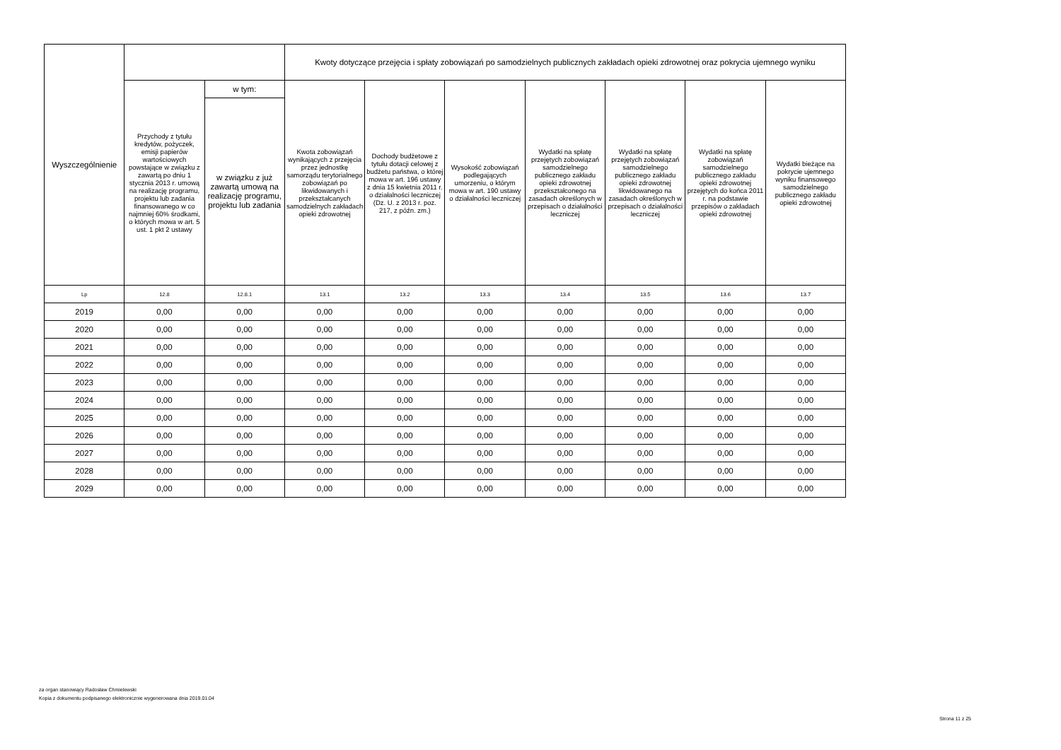| Wyszczególnienie | | | Kwoty dotyczące przejęcia i spłaty zobowiązań po samodzielnych publicznych zakładach opieki zdrowotnej oraz pokrycia ujemnego wyniku | | | | | | |
| --- | --- | --- | --- | --- | --- | --- | --- | --- | --- |
| | Przychody z tytułu kredytów, pożyczek, emisji papierów wartościowych powstające w związku z zawartą po dniu 1 stycznia 2013 r. umową na realizację programu, projektu lub zadania finansowanego w co najmniej 60% środkami, o których mowa w art. 5 ust. 1 pkt 2 ustawy | w tym: | Kwota zobowiązań wynikających z przejęcia przez jednostkę samorządu terytorialnego zobowiązań po likwidowanych i przekształcanych samodzielnych zakładach opieki zdrowotnej | Dochody budżetowe z tytułu dotacji celowej z budżetu państwa, o której mowa w art. 196 ustawy z dnia 15 kwietnia 2011 r. o działalności leczniczej (Dz. U. z 2013 r. poz. 217, z późn. zm.) | Wysokość zobowiązań podlegających umorzeniu, o którym mowa w art. 190 ustawy o działalności leczniczej | Wydatki na spłatę przejętych zobowiązań samodzielnego publicznego zakładu opieki zdrowotnej przekształconego na zasadach określonych w przepisach o działalności leczniczej | Wydatki na spłatę przejętych zobowiązań samodzielnego publicznego zakładu opieki zdrowotnej likwidowanego na zasadach określonych w przepisach o działalności leczniczej | Wydatki na spłatę zobowiązań samodzielnego publicznego zakładu opieki zdrowotnej przejętych do końca 2011 r. na podstawie przepisów o zakładach opieki zdrowotnej | Wydatki bieżące na pokrycie ujemnego wyniku finansowego samodzielnego publicznego zakładu opieki zdrowotnej |
| | | w związku z już zawartą umową na realizację programu, projektu lub zadania | | | | | | | |
| Lp | 12.8 | 12.8.1 | 13.1 | 13.2 | 13.3 | 13.4 | 13.5 | 13.6 | 13.7 |
| 2019 | 0,00 | 0,00 | 0,00 | 0,00 | 0,00 | 0,00 | 0,00 | 0,00 | 0,00 |
| 2020 | 0,00 | 0,00 | 0,00 | 0,00 | 0,00 | 0,00 | 0,00 | 0,00 | 0,00 |
| 2021 | 0,00 | 0,00 | 0,00 | 0,00 | 0,00 | 0,00 | 0,00 | 0,00 | 0,00 |
| 2022 | 0,00 | 0,00 | 0,00 | 0,00 | 0,00 | 0,00 | 0,00 | 0,00 | 0,00 |
| 2023 | 0,00 | 0,00 | 0,00 | 0,00 | 0,00 | 0,00 | 0,00 | 0,00 | 0,00 |
| 2024 | 0,00 | 0,00 | 0,00 | 0,00 | 0,00 | 0,00 | 0,00 | 0,00 | 0,00 |
| 2025 | 0,00 | 0,00 | 0,00 | 0,00 | 0,00 | 0,00 | 0,00 | 0,00 | 0,00 |
| 2026 | 0,00 | 0,00 | 0,00 | 0,00 | 0,00 | 0,00 | 0,00 | 0,00 | 0,00 |
| 2027 | 0,00 | 0,00 | 0,00 | 0,00 | 0,00 | 0,00 | 0,00 | 0,00 | 0,00 |
| 2028 | 0,00 | 0,00 | 0,00 | 0,00 | 0,00 | 0,00 | 0,00 | 0,00 | 0,00 |
| 2029 | 0,00 | 0,00 | 0,00 | 0,00 | 0,00 | 0,00 | 0,00 | 0,00 | 0,00 |
za organ stanowiący Radosław Chmielewski
Kopia z dokumentu podpisanego elektronicznie wygenerowana dnia 2019.01.04
Strona 11 z 25